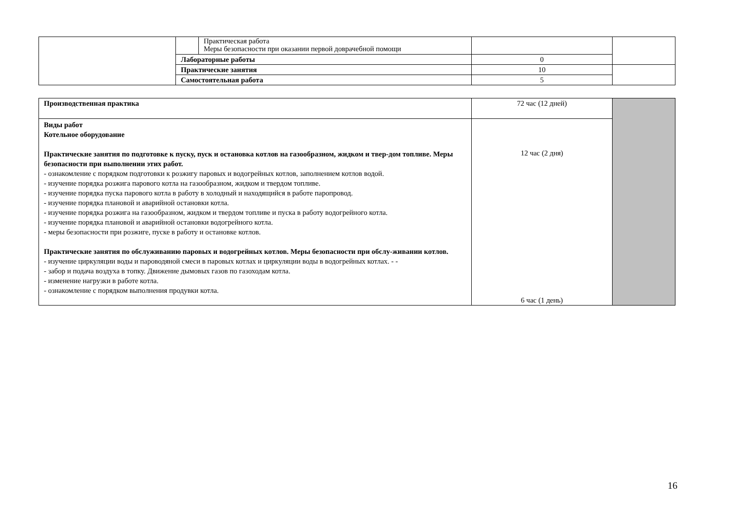| | | Практическая работа Меры безопасности при оказании первой доврачебной помощи | | |
| | Лабораторные работы | | 0 | |
| | Практические занятия | | 10 | |
| | Самостоятельная работа | | 5 | |
| Производственная практика | 72 час (12 дней) | |
| Виды работ Котельное оборудование Практические занятия по подготовке к пуску, пуск и остановка котлов на газообразном, жидком и твер-дом топливе. Меры безопасности при выполнении этих работ. - ознакомление с порядком подготовки к розжигу паровых и водогрейных котлов, заполнением котлов водой. - изучение порядка розжига парового котла на газообразном, жидком и твердом топливе. - изучение порядка пуска парового котла в работу в холодный и находящийся в работе паропровод. - изучение порядка плановой и аварийной остановки котла. - изучение порядка розжига на газообразном, жидком и твердом топливе и пуска в работу водогрейного котла. - изучение порядка плановой и аварийной остановки водогрейного котла. - меры безопасности при розжиге, пуске в работу и остановке котлов. Практические занятия по обслуживанию паровых и водогрейных котлов. Меры безопасности при обслу-живании котлов. - изучение циркуляции воды и пароводяной смеси в паровых котлах и циркуляции воды в водогрейных котлах. - - - забор и подача воздуха в топку. Движение дымовых газов по газоходам котла. - изменение нагрузки в работе котла. - ознакомление с порядком выполнения продувки котла. | 12 час (2 дня) 6 час (1 день) | |
16